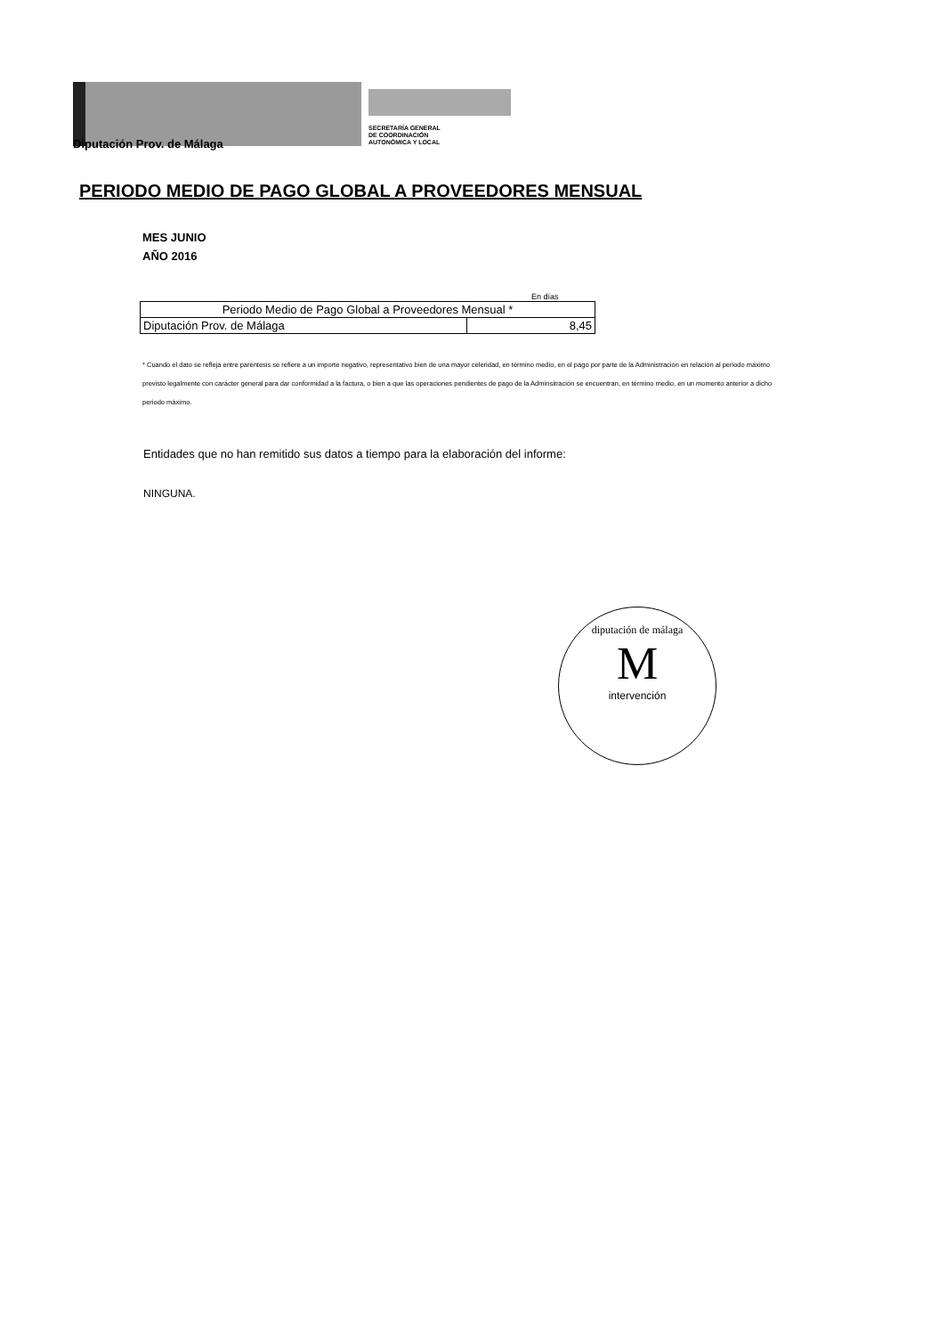SECRETARÍA GENERAL
DE COORDINACIÓN
AUTONÓMICA Y LOCAL
Diputación Prov. de Málaga
PERIODO MEDIO DE PAGO GLOBAL A PROVEEDORES MENSUAL
MES JUNIO
AÑO 2016
En días
| Periodo Medio de Pago Global a Proveedores Mensual * | |
| --- | --- |
| Diputación Prov. de Málaga | 8,45 |
* Cuando el dato se refleja entre paréntesis se refiere a un importe negativo, representativo bien de una mayor celeridad, en término medio, en el pago por parte de la Administración en relación al periodo máximo previsto legalmente con carácter general para dar conformidad a la factura, o bien a que las operaciones pendientes de pago de la Adminsitración se encuentran, en término medio, en un momento anterior a dicho periodo máximo.
Entidades que no han remitido sus datos a tiempo para la elaboración del informe:
NINGUNA.
diputación de málaga
M
intervención